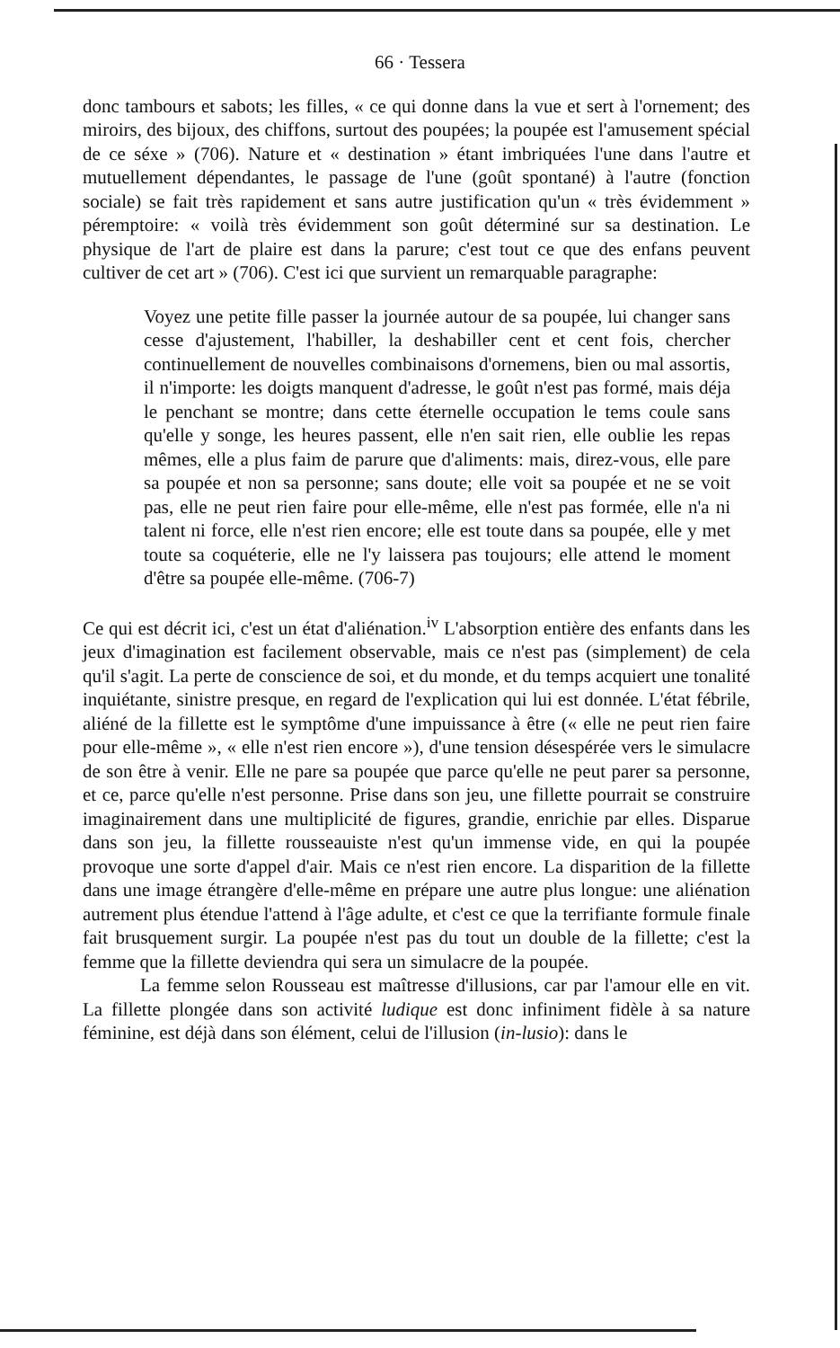66 · Tessera
donc tambours et sabots; les filles, « ce qui donne dans la vue et sert à l'ornement; des miroirs, des bijoux, des chiffons, surtout des poupées; la poupée est l'amusement spécial de ce séxe » (706). Nature et « destination » étant imbriquées l'une dans l'autre et mutuellement dépendantes, le passage de l'une (goût spontané) à l'autre (fonction sociale) se fait très rapidement et sans autre justification qu'un « très évidemment » péremptoire: « voilà très évidemment son goût déterminé sur sa destination. Le physique de l'art de plaire est dans la parure; c'est tout ce que des enfans peuvent cultiver de cet art » (706). C'est ici que survient un remarquable paragraphe:
Voyez une petite fille passer la journée autour de sa poupée, lui changer sans cesse d'ajustement, l'habiller, la deshabiller cent et cent fois, chercher continuellement de nouvelles combinaisons d'ornemens, bien ou mal assortis, il n'importe: les doigts manquent d'adresse, le goût n'est pas formé, mais déja le penchant se montre; dans cette éternelle occupation le tems coule sans qu'elle y songe, les heures passent, elle n'en sait rien, elle oublie les repas mêmes, elle a plus faim de parure que d'aliments: mais, direz-vous, elle pare sa poupée et non sa personne; sans doute; elle voit sa poupée et ne se voit pas, elle ne peut rien faire pour elle-même, elle n'est pas formée, elle n'a ni talent ni force, elle n'est rien encore; elle est toute dans sa poupée, elle y met toute sa coquéterie, elle ne l'y laissera pas toujours; elle attend le moment d'être sa poupée elle-même. (706-7)
Ce qui est décrit ici, c'est un état d'aliénation.<sup>iv</sup> L'absorption entière des enfants dans les jeux d'imagination est facilement observable, mais ce n'est pas (simplement) de cela qu'il s'agit. La perte de conscience de soi, et du monde, et du temps acquiert une tonalité inquiétante, sinistre presque, en regard de l'explication qui lui est donnée. L'état fébrile, aliéné de la fillette est le symptôme d'une impuissance à être (« elle ne peut rien faire pour elle-même », « elle n'est rien encore »), d'une tension désespérée vers le simulacre de son être à venir. Elle ne pare sa poupée que parce qu'elle ne peut parer sa personne, et ce, parce qu'elle n'est personne. Prise dans son jeu, une fillette pourrait se construire imaginairement dans une multiplicité de figures, grandie, enrichie par elles. Disparue dans son jeu, la fillette rousseauiste n'est qu'un immense vide, en qui la poupée provoque une sorte d'appel d'air. Mais ce n'est rien encore. La disparition de la fillette dans une image étrangère d'elle-même en prépare une autre plus longue: une aliénation autrement plus étendue l'attend à l'âge adulte, et c'est ce que la terrifiante formule finale fait brusquement surgir. La poupée n'est pas du tout un double de la fillette; c'est la femme que la fillette deviendra qui sera un simulacre de la poupée.
La femme selon Rousseau est maîtresse d'illusions, car par l'amour elle en vit. La fillette plongée dans son activité ludique est donc infiniment fidèle à sa nature féminine, est déjà dans son élément, celui de l'illusion (in-lusio): dans le